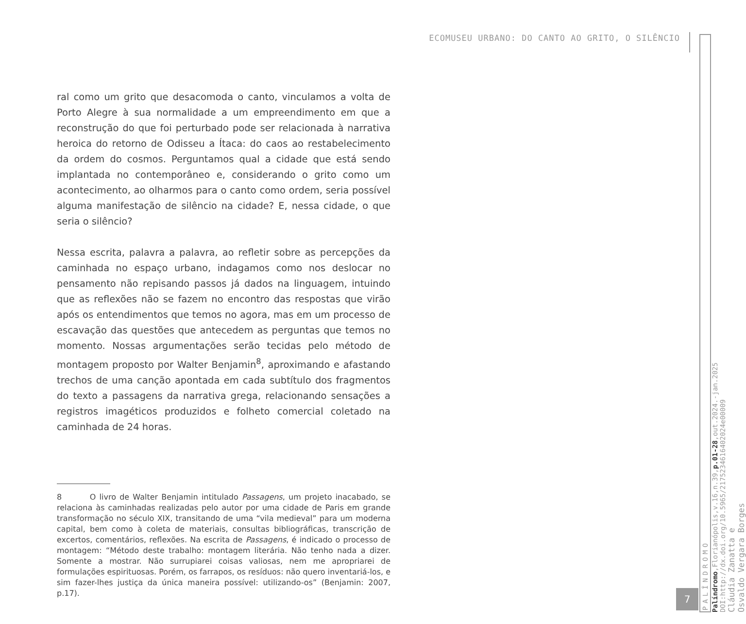ECOMUSEU URBANO: DO CANTO AO GRITO, O SILÊNCIO
ral como um grito que desacomoda o canto, vinculamos a volta de Porto Alegre à sua normalidade a um empreendimento em que a reconstrução do que foi perturbado pode ser relacionada à narrativa heroica do retorno de Odisseu a Ítaca: do caos ao restabelecimento da ordem do cosmos. Perguntamos qual a cidade que está sendo implantada no contemporâneo e, considerando o grito como um acontecimento, ao olharmos para o canto como ordem, seria possível alguma manifestação de silêncio na cidade? E, nessa cidade, o que seria o silêncio?
Nessa escrita, palavra a palavra, ao refletir sobre as percepções da caminhada no espaço urbano, indagamos como nos deslocar no pensamento não repisando passos já dados na linguagem, intuindo que as reflexões não se fazem no encontro das respostas que virão após os entendimentos que temos no agora, mas em um processo de escavação das questões que antecedem as perguntas que temos no momento. Nossas argumentações serão tecidas pelo método de montagem proposto por Walter Benjamin<sup>8</sup>, aproximando e afastando trechos de uma canção apontada em cada subtítulo dos fragmentos do texto a passagens da narrativa grega, relacionando sensações a registros imagéticos produzidos e folheto comercial coletado na caminhada de 24 horas.
8 O livro de Walter Benjamin intitulado Passagens, um projeto inacabado, se relaciona às caminhadas realizadas pelo autor por uma cidade de Paris em grande transformação no século XIX, transitando de uma “vila medieval” para um moderna capital, bem como à coleta de materiais, consultas bibliográficas, transcrição de excertos, comentários, reflexões. Na escrita de Passagens, é indicado o processo de montagem: “Método deste trabalho: montagem literária. Não tenho nada a dizer. Somente a mostrar. Não surrupiarei coisas valiosas, nem me apropriarei de formulações espirituosas. Porém, os farrapos, os resíduos: não quero inventariá-los, e sim fazer-lhes justiça da única maneira possível: utilizando-os” (Benjamin: 2007, p.17).
PALÍNDROMO
Palíndromo,Florianópolis,v.16,n.39,p.01-28,out.2024.-jan.2025
DOI:http://dx.doi.org/10.5965/2175234616402024e00009
Cláudia Zanatta e
Osvaldo Vergara Borges
7